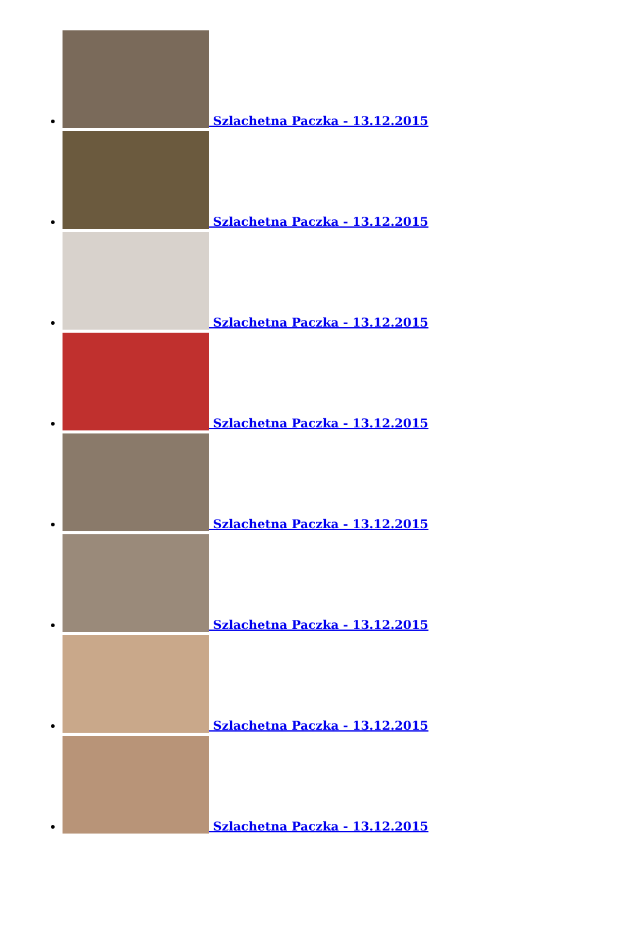Szlachetna Paczka - 13.12.2015
Szlachetna Paczka - 13.12.2015
Szlachetna Paczka - 13.12.2015
Szlachetna Paczka - 13.12.2015
Szlachetna Paczka - 13.12.2015
Szlachetna Paczka - 13.12.2015
Szlachetna Paczka - 13.12.2015
Szlachetna Paczka - 13.12.2015